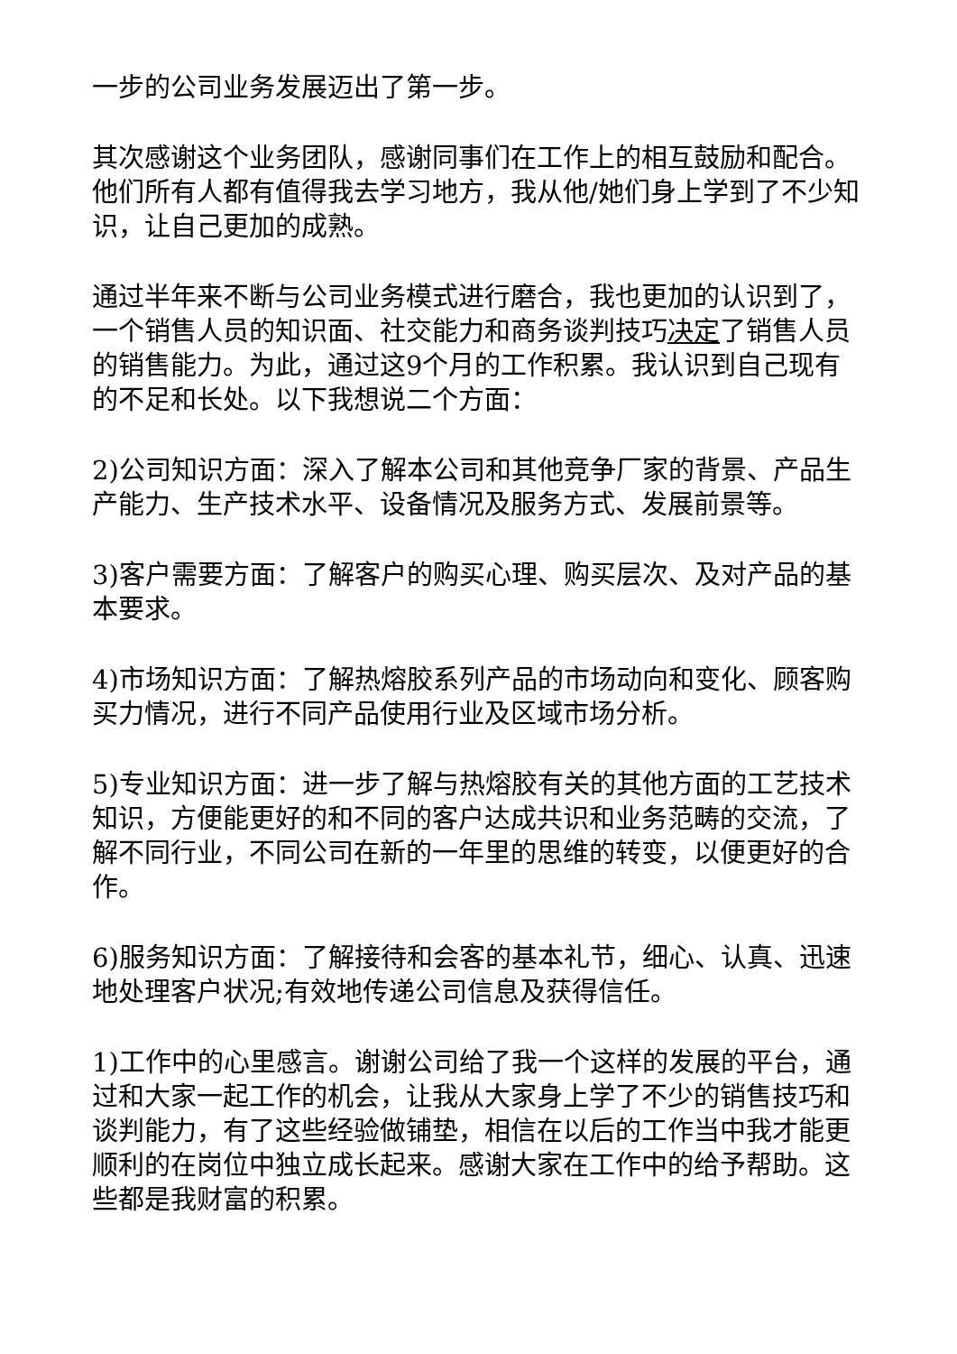一步的公司业务发展迈出了第一步。
其次感谢这个业务团队，感谢同事们在工作上的相互鼓励和配合。他们所有人都有值得我去学习地方，我从他/她们身上学到了不少知识，让自己更加的成熟。
通过半年来不断与公司业务模式进行磨合，我也更加的认识到了，一个销售人员的知识面、社交能力和商务谈判技巧决定了销售人员的销售能力。为此，通过这9个月的工作积累。我认识到自己现有的不足和长处。以下我想说二个方面：
2)公司知识方面：深入了解本公司和其他竞争厂家的背景、产品生产能力、生产技术水平、设备情况及服务方式、发展前景等。
3)客户需要方面：了解客户的购买心理、购买层次、及对产品的基本要求。
4)市场知识方面：了解热熔胶系列产品的市场动向和变化、顾客购买力情况，进行不同产品使用行业及区域市场分析。
5)专业知识方面：进一步了解与热熔胶有关的其他方面的工艺技术知识，方便能更好的和不同的客户达成共识和业务范畴的交流，了解不同行业，不同公司在新的一年里的思维的转变，以便更好的合作。
6)服务知识方面：了解接待和会客的基本礼节，细心、认真、迅速地处理客户状况;有效地传递公司信息及获得信任。
1)工作中的心里感言。谢谢公司给了我一个这样的发展的平台，通过和大家一起工作的机会，让我从大家身上学了不少的销售技巧和谈判能力，有了这些经验做铺垫，相信在以后的工作当中我才能更顺利的在岗位中独立成长起来。感谢大家在工作中的给予帮助。这些都是我财富的积累。